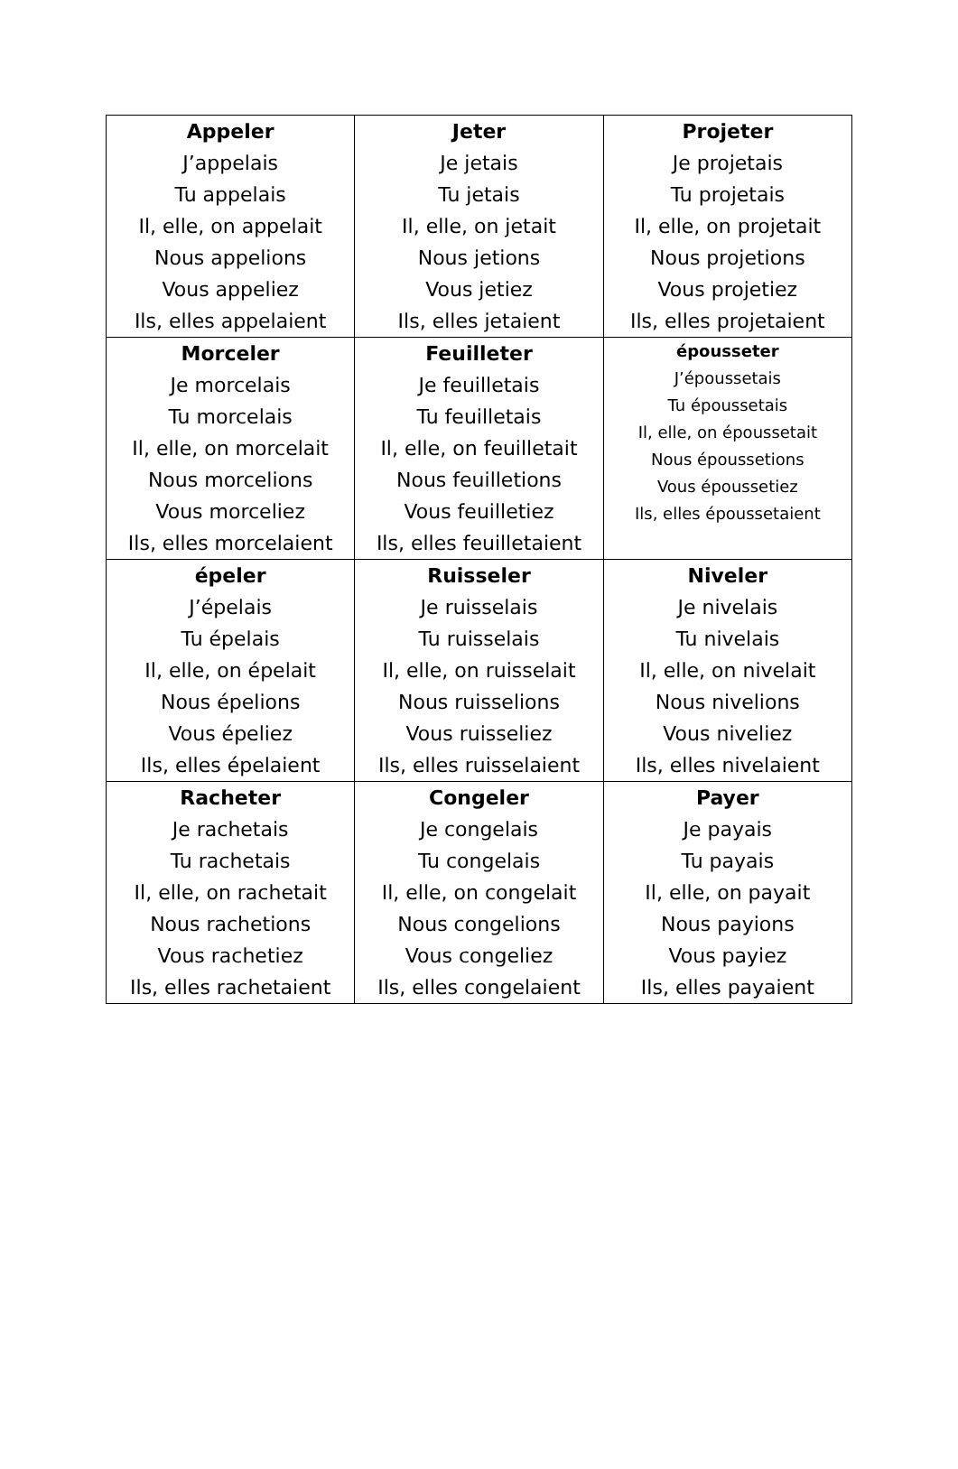| Appeler J’appelais Tu appelais Il, elle, on appelait Nous appelions Vous appeliez Ils, elles appelaient | Jeter Je jetais Tu jetais Il, elle, on jetait Nous jetions Vous jetiez Ils, elles jetaient | Projeter Je projetais Tu projetais Il, elle, on projetait Nous projetions Vous projetiez Ils, elles projetaient |
| Morceler Je morcelais Tu morcelais Il, elle, on morcelait Nous morcelions Vous morceliez Ils, elles morcelaient | Feuilleter Je feuilletais Tu feuilletais Il, elle, on feuilletait Nous feuilletions Vous feuilletiez Ils, elles feuilletaient | épousseter J’époussetais Tu époussetais Il, elle, on époussetait Nous époussetions Vous époussetiez Ils, elles époussetaient |
| épeler J’épelais Tu épelais Il, elle, on épelait Nous épelions Vous épeliez Ils, elles épelaient | Ruisseler Je ruisselais Tu ruisselais Il, elle, on ruisselait Nous ruisselions Vous ruisseliez Ils, elles ruisselaient | Niveler Je nivelais Tu nivelais Il, elle, on nivelait Nous nivelions Vous niveliez Ils, elles nivelaient |
| Racheter Je rachetais Tu rachetais Il, elle, on rachetait Nous rachetions Vous rachetiez Ils, elles rachetaient | Congeler Je congelais Tu congelais Il, elle, on congelait Nous congelions Vous congeliez Ils, elles congelaient | Payer Je payais Tu payais Il, elle, on payait Nous payions Vous payiez Ils, elles payaient |